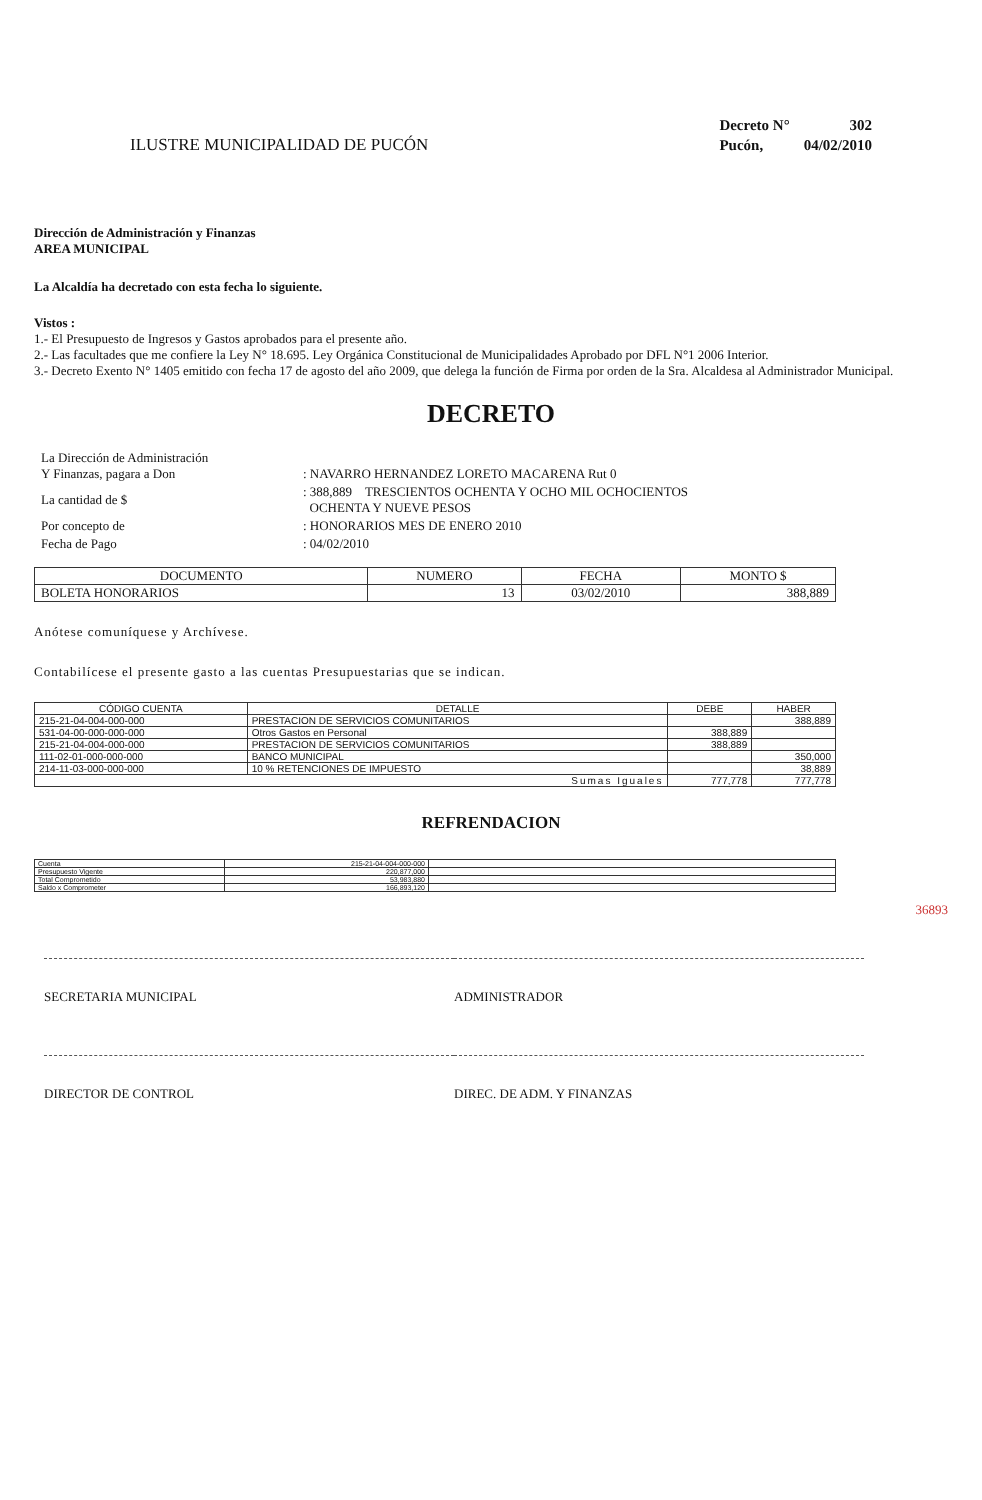ILUSTRE MUNICIPALIDAD DE PUCÓN
| Decreto N° | 302 |
| Pucón, | 04/02/2010 |
Dirección de Administración y Finanzas
AREA MUNICIPAL
La Alcaldía ha decretado con esta fecha lo siguiente.
Vistos :
1.- El Presupuesto de Ingresos y Gastos aprobados para el presente año.
2.- Las facultades que me confiere la Ley N° 18.695. Ley Orgánica Constitucional de Municipalidades Aprobado por DFL N°1 2006 Interior.
3.- Decreto Exento N° 1405 emitido con fecha 17 de agosto del año 2009, que delega la función de Firma por orden de la Sra. Alcaldesa al Administrador Municipal.
DECRETO
| La Dirección de Administración Y Finanzas, pagara a Don | : NAVARRO HERNANDEZ LORETO MACARENA Rut 0 |
| La cantidad de $ | : 388,889 TRESCIENTOS OCHENTA Y OCHO MIL OCHOCIENTOS OCHENTA Y NUEVE PESOS |
| Por concepto de | : HONORARIOS MES DE ENERO 2010 |
| Fecha de Pago | : 04/02/2010 |
| DOCUMENTO | NUMERO | FECHA | MONTO $ |
| --- | --- | --- | --- |
| BOLETA HONORARIOS | 13 | 03/02/2010 | 388,889 |
Anótese comuníquese y Archívese.
Contabilícese el presente gasto a las cuentas Presupuestarias que se indican.
| CÓDIGO CUENTA | DETALLE | DEBE | HABER |
| --- | --- | --- | --- |
| 215-21-04-004-000-000 | PRESTACION DE SERVICIOS COMUNITARIOS | | 388,889 |
| 531-04-00-000-000-000 | Otros Gastos en Personal | 388,889 | |
| 215-21-04-004-000-000 | PRESTACION DE SERVICIOS COMUNITARIOS | 388,889 | |
| 111-02-01-000-000-000 | BANCO MUNICIPAL | | 350,000 |
| 214-11-03-000-000-000 | 10 % RETENCIONES DE IMPUESTO | | 38,889 |
| Sumas Iguales | | 777,778 | 777,778 |
REFRENDACION
| Cuenta | 215-21-04-004-000-000 | |
| Presupuesto Vigente | 220,877,000 | |
| Total Comprometido | 53,983,880 | |
| Saldo x Comprometer | 166,893,120 | |
36893
SECRETARIA MUNICIPAL
DIRECTOR DE CONTROL
ADMINISTRADOR
DIREC. DE ADM. Y FINANZAS